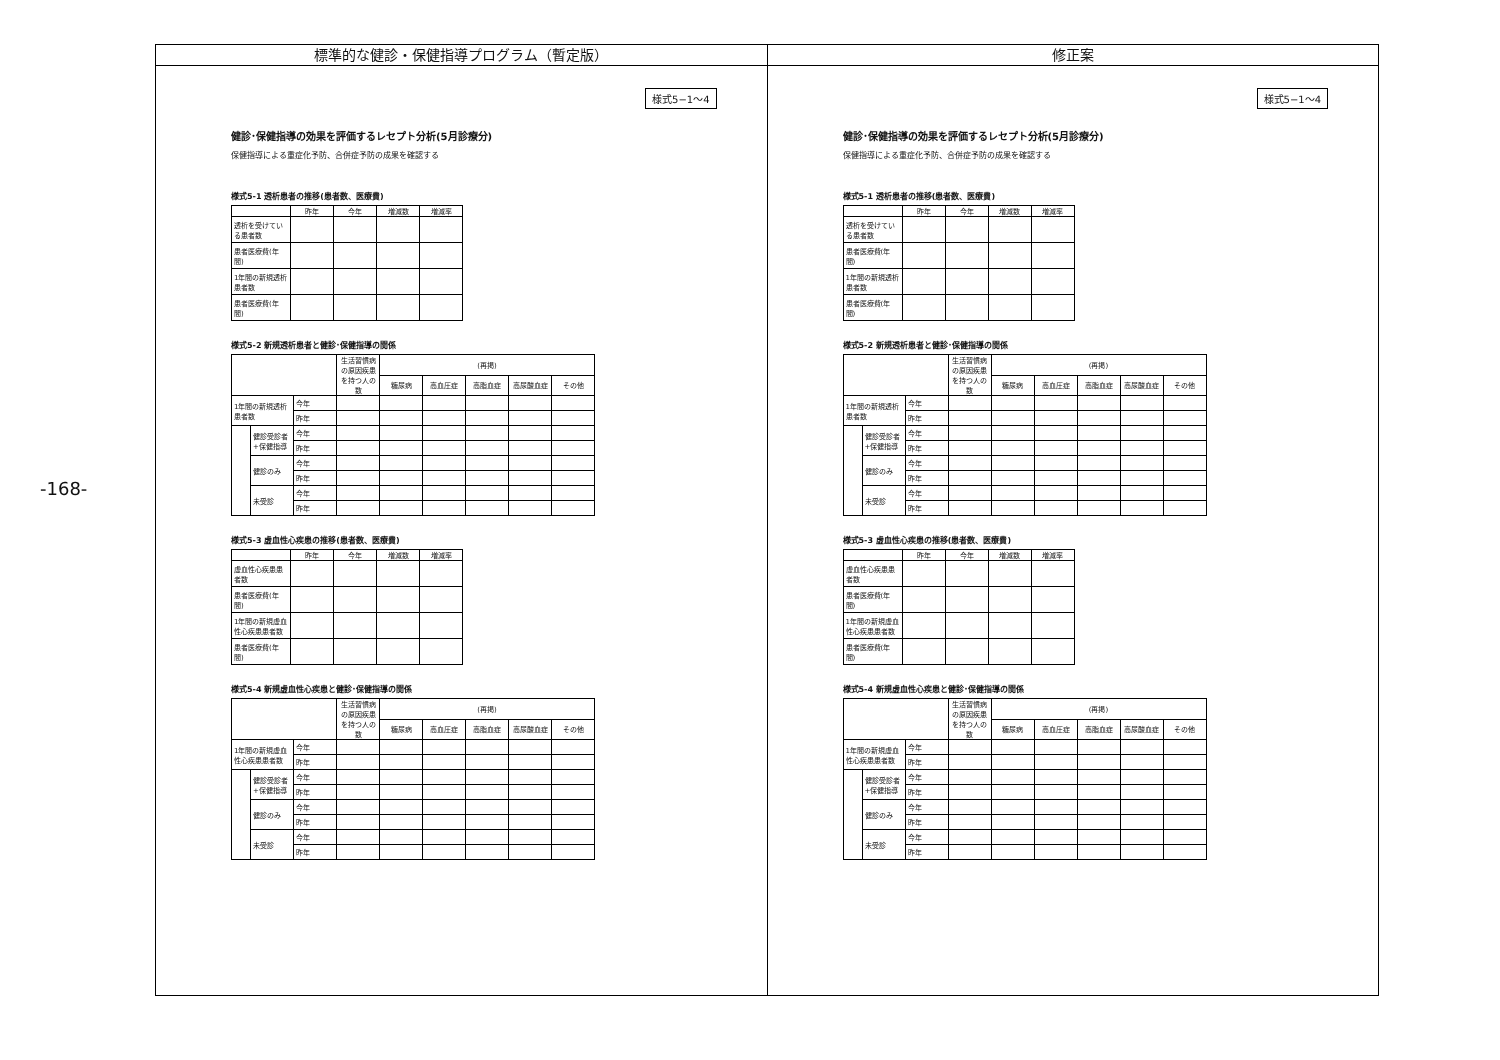-168-
標準的な健診・保健指導プログラム（暫定版）
様式5−1〜4
健診･保健指導の効果を評価するレセプト分析(5月診療分)
保健指導による重症化予防、合併症予防の成果を確認する
様式5-1 透析患者の推移(患者数、医療費)
| | 昨年 | 今年 | 増減数 | 増減率 |
| --- | --- | --- | --- | --- |
| 透析を受けている患者数 | | | | |
| 患者医療費(年間) | | | | |
| 1年間の新規透析患者数 | | | | |
| 患者医療費(年間) | | | | |
様式5-2 新規透析患者と健診･保健指導の関係
| | | | 生活習慣病の原因疾患を持つ人の数 | (再掲) | | | | |
| --- | --- | --- | --- | --- | --- | --- | --- | --- |
| | | | | 糖尿病 | 高血圧症 | 高脂血症 | 高尿酸血症 | その他 |
| 1年間の新規透析患者数 | | 今年 | | | | | | |
| | | 昨年 | | | | | | |
| | 健診受診者+保健指導 | 今年 | | | | | | |
| | | 昨年 | | | | | | |
| | 健診のみ | 今年 | | | | | | |
| | | 昨年 | | | | | | |
| | 未受診 | 今年 | | | | | | |
| | | 昨年 | | | | | | |
様式5-3 虚血性心疾患の推移(患者数、医療費)
| | 昨年 | 今年 | 増減数 | 増減率 |
| --- | --- | --- | --- | --- |
| 虚血性心疾患患者数 | | | | |
| 患者医療費(年間) | | | | |
| 1年間の新規虚血性心疾患患者数 | | | | |
| 患者医療費(年間) | | | | |
様式5-4 新規虚血性心疾患と健診･保健指導の関係
| | | | 生活習慣病の原因疾患を持つ人の数 | (再掲) | | | | |
| --- | --- | --- | --- | --- | --- | --- | --- | --- |
| | | | | 糖尿病 | 高血圧症 | 高脂血症 | 高尿酸血症 | その他 |
| 1年間の新規虚血性心疾患患者数 | | 今年 | | | | | | |
| | | 昨年 | | | | | | |
| | 健診受診者+保健指導 | 今年 | | | | | | |
| | | 昨年 | | | | | | |
| | 健診のみ | 今年 | | | | | | |
| | | 昨年 | | | | | | |
| | 未受診 | 今年 | | | | | | |
| | | 昨年 | | | | | | |
修正案
様式5−1〜4
健診･保健指導の効果を評価するレセプト分析(5月診療分)
保健指導による重症化予防、合併症予防の成果を確認する
様式5-1 透析患者の推移(患者数、医療費)
| | 昨年 | 今年 | 増減数 | 増減率 |
| --- | --- | --- | --- | --- |
| 透析を受けている患者数 | | | | |
| 患者医療費(年間) | | | | |
| 1年間の新規透析患者数 | | | | |
| 患者医療費(年間) | | | | |
様式5-2 新規透析患者と健診･保健指導の関係
| | | | 生活習慣病の原因疾患を持つ人の数 | (再掲) | | | | |
| --- | --- | --- | --- | --- | --- | --- | --- | --- |
| | | | | 糖尿病 | 高血圧症 | 高脂血症 | 高尿酸血症 | その他 |
| 1年間の新規透析患者数 | | 今年 | | | | | | |
| | | 昨年 | | | | | | |
| | 健診受診者+保健指導 | 今年 | | | | | | |
| | | 昨年 | | | | | | |
| | 健診のみ | 今年 | | | | | | |
| | | 昨年 | | | | | | |
| | 未受診 | 今年 | | | | | | |
| | | 昨年 | | | | | | |
様式5-3 虚血性心疾患の推移(患者数、医療費)
| | 昨年 | 今年 | 増減数 | 増減率 |
| --- | --- | --- | --- | --- |
| 虚血性心疾患患者数 | | | | |
| 患者医療費(年間) | | | | |
| 1年間の新規虚血性心疾患患者数 | | | | |
| 患者医療費(年間) | | | | |
様式5-4 新規虚血性心疾患と健診･保健指導の関係
| | | | 生活習慣病の原因疾患を持つ人の数 | (再掲) | | | | |
| --- | --- | --- | --- | --- | --- | --- | --- | --- |
| | | | | 糖尿病 | 高血圧症 | 高脂血症 | 高尿酸血症 | その他 |
| 1年間の新規虚血性心疾患患者数 | | 今年 | | | | | | |
| | | 昨年 | | | | | | |
| | 健診受診者+保健指導 | 今年 | | | | | | |
| | | 昨年 | | | | | | |
| | 健診のみ | 今年 | | | | | | |
| | | 昨年 | | | | | | |
| | 未受診 | 今年 | | | | | | |
| | | 昨年 | | | | | | |